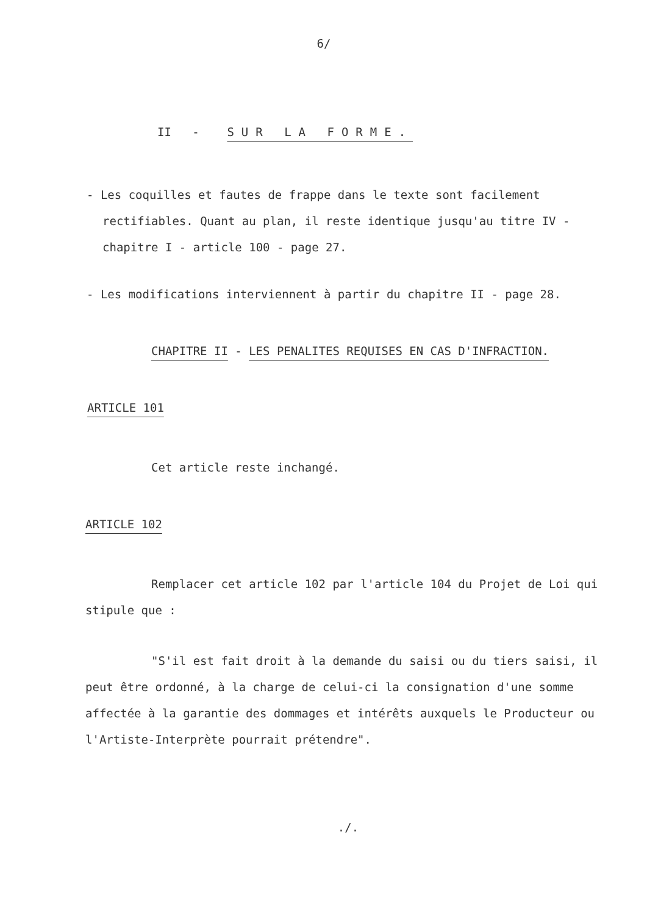6/
II - SUR LA FORME.
- Les coquilles et fautes de frappe dans le texte sont facilement rectifiables. Quant au plan, il reste identique jusqu'au titre IV - chapitre I - article 100 - page 27.
- Les modifications interviennent à partir du chapitre II - page 28.
CHAPITRE II - LES PENALITES REQUISES EN CAS D'INFRACTION.
ARTICLE 101
Cet article reste inchangé.
ARTICLE 102
Remplacer cet article 102 par l'article 104 du Projet de Loi qui stipule que :
"S'il est fait droit à la demande du saisi ou du tiers saisi, il peut être ordonné, à la charge de celui-ci la consignation d'une somme affectée à la garantie des dommages et intérêts auxquels le Producteur ou l'Artiste-Interprète pourrait prétendre".
./.